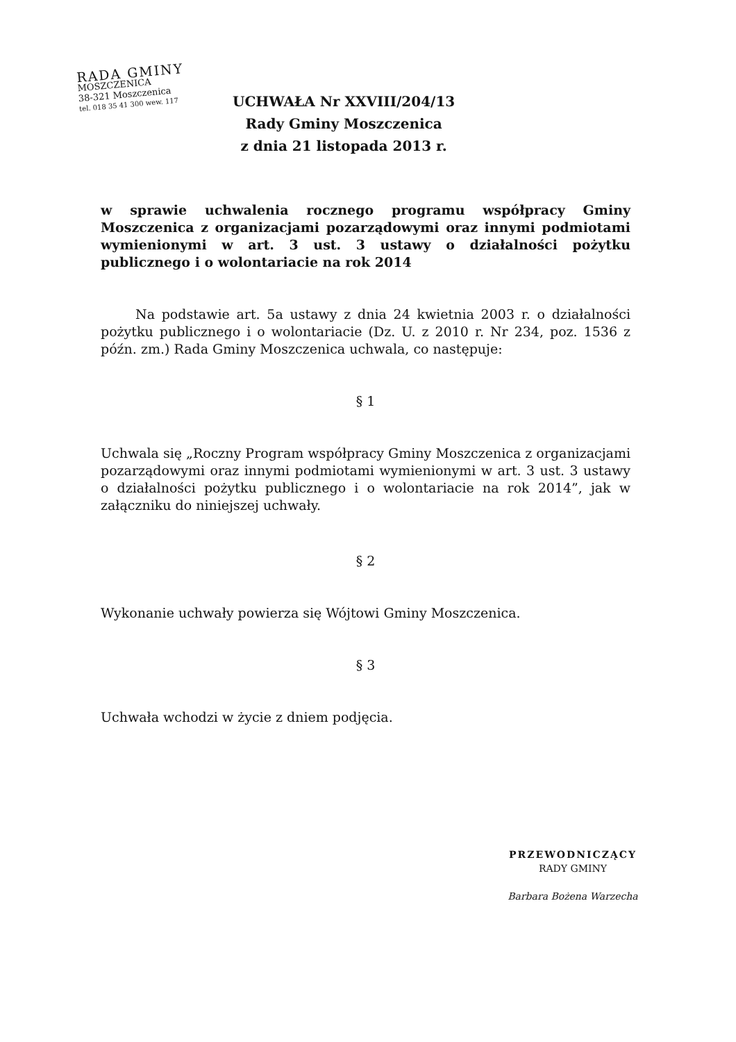RADA GMINY
MOSZCZENICA
38-321 Moszczenica
tel. 018 35 41 300 wew. 117
UCHWAŁA Nr XXVIII/204/13
Rady Gminy Moszczenica
z dnia 21 listopada 2013 r.
w sprawie uchwalenia rocznego programu współpracy Gminy Moszczenica z organizacjami pozarządowymi oraz innymi podmiotami wymienionymi w art. 3 ust. 3 ustawy o działalności pożytku publicznego i o wolontariacie na rok 2014
Na podstawie art. 5a ustawy z dnia 24 kwietnia 2003 r. o działalności pożytku publicznego i o wolontariacie (Dz. U. z 2010 r. Nr 234, poz. 1536 z późn. zm.) Rada Gminy Moszczenica uchwala, co następuje:
§ 1
Uchwala się „Roczny Program współpracy Gminy Moszczenica z organizacjami pozarządowymi oraz innymi podmiotami wymienionymi w art. 3 ust. 3 ustawy o działalności pożytku publicznego i o wolontariacie na rok 2014”, jak w załączniku do niniejszej uchwały.
§ 2
Wykonanie uchwały powierza się Wójtowi Gminy Moszczenica.
§ 3
Uchwała wchodzi w życie z dniem podjęcia.
PRZEWODNICZĄCY
RADY GMINY
Barbara Bożena Warzecha